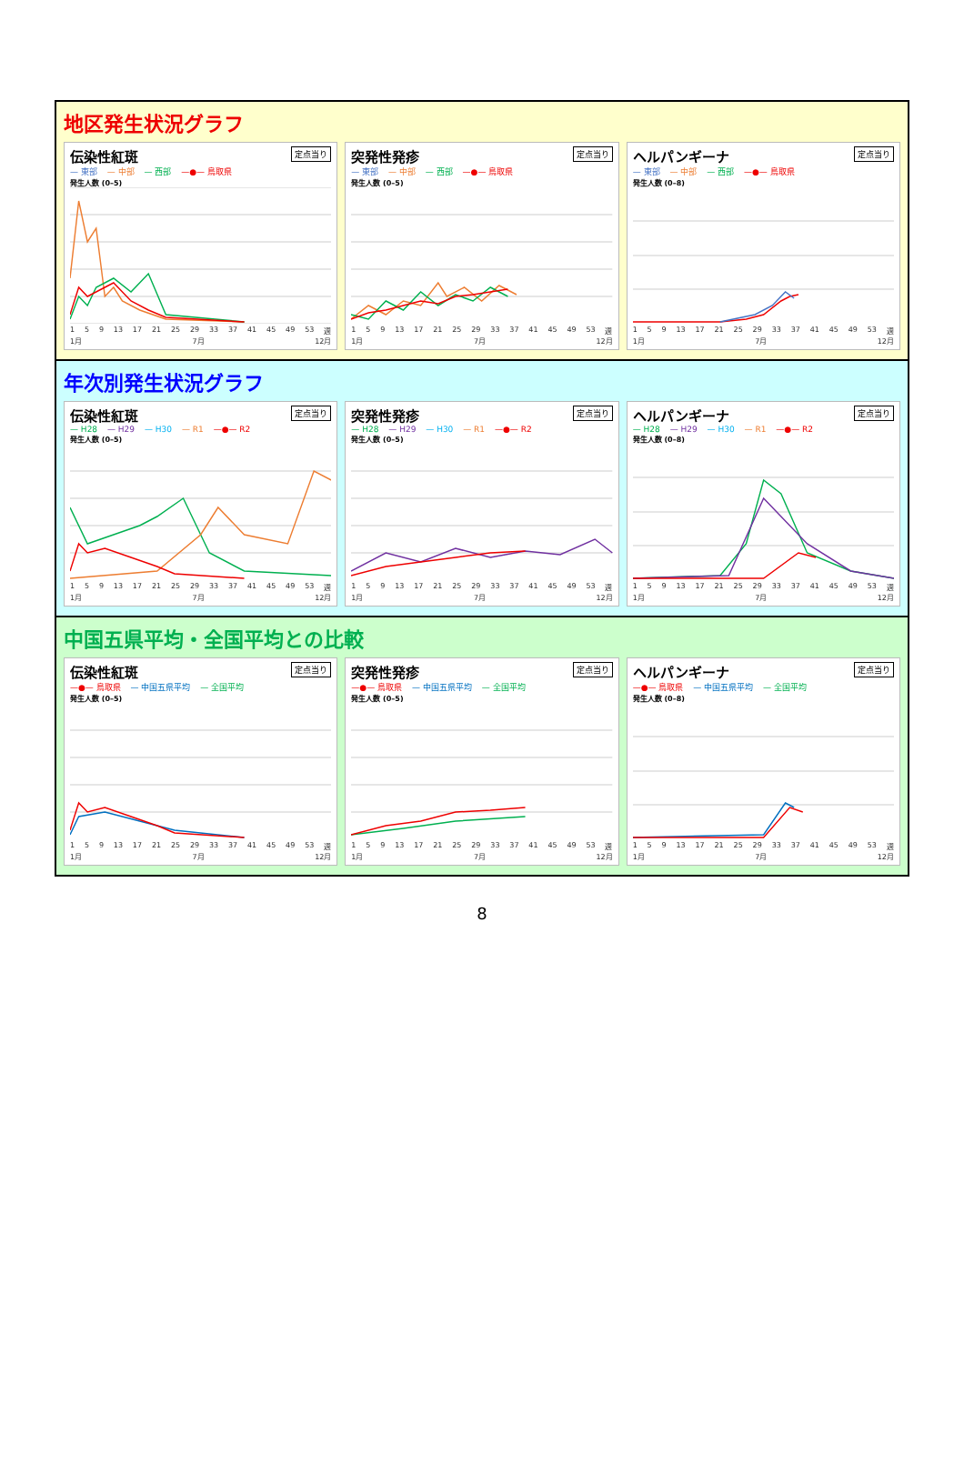地区発生状況グラフ
伝染性紅斑 定点当り
— 東部 — 中部 — 西部 —●— 鳥取県
発生人数 (0–5)
1 5 9 13 17 21 25 29 33 37 41 45 49 53 週
1月 7月 12月
突発性発疹 定点当り
— 東部 — 中部 — 西部 —●— 鳥取県
発生人数 (0–5)
1 5 9 13 17 21 25 29 33 37 41 45 49 53 週
1月 7月 12月
ヘルパンギーナ 定点当り
— 東部 — 中部 — 西部 —●— 鳥取県
発生人数 (0–8)
1 5 9 13 17 21 25 29 33 37 41 45 49 53 週
1月 7月 12月
年次別発生状況グラフ
伝染性紅斑 定点当り
— H28 — H29 — H30 — R1 —●— R2
発生人数 (0–5)
1 5 9 13 17 21 25 29 33 37 41 45 49 53 週
1月 7月 12月
突発性発疹 定点当り
— H28 — H29 — H30 — R1 —●— R2
発生人数 (0–5)
1 5 9 13 17 21 25 29 33 37 41 45 49 53 週
1月 7月 12月
ヘルパンギーナ 定点当り
— H28 — H29 — H30 — R1 —●— R2
発生人数 (0–8)
1 5 9 13 17 21 25 29 33 37 41 45 49 53 週
1月 7月 12月
中国五県平均・全国平均との比較
伝染性紅斑 定点当り
—●— 鳥取県 — 中国五県平均 — 全国平均
発生人数 (0–5)
1 5 9 13 17 21 25 29 33 37 41 45 49 53 週
1月 7月 12月
突発性発疹 定点当り
—●— 鳥取県 — 中国五県平均 — 全国平均
発生人数 (0–5)
1 5 9 13 17 21 25 29 33 37 41 45 49 53 週
1月 7月 12月
ヘルパンギーナ 定点当り
—●— 鳥取県 — 中国五県平均 — 全国平均
発生人数 (0–8)
1 5 9 13 17 21 25 29 33 37 41 45 49 53 週
1月 7月 12月
8